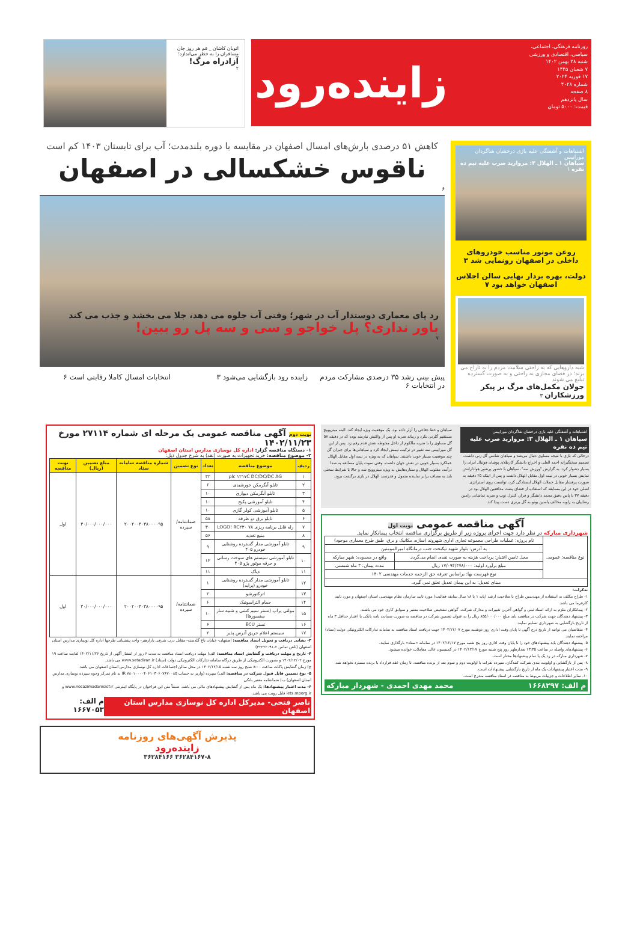روزنامه فرهنگی، اجتماعی،
سیاسی، اقتصادی و ورزشی
شنبه ۲۸ بهمن ۱۴۰۲
۷ شعبان ۱۴۴۵
۱۷ فوریه ۲۰۲۴
شماره ۴۰۲۸
۸ صفحه
سال پانزدهم
قیمت: ۵۰۰۰ تومان
زاینده‌رود
اتوبان کاشان _ قم هر روز جان مسافران را به خطر می‌اندازد؛
آزادراه مرگ!
۲
اشتباهات و آشفتگی علیه بازی درخشان شاگردان موراییس
سپاهان ۱ ـ الهلال ۳: مروارید صرب علیه تیم ده نفره ۱
روغن موتور مناسب خودروهای داخلی در اصفهان رونمایی شد ۳
دولت، بهره بردار نهایی سالن اجلاس اصفهان خواهد بود ۷
شبه داروهایی که به راحتی سلامت مردم را به تاراج می برند؛ در فضای مجازی به راحتی و به صورت گسترده تبلیغ می شوند
جولان مکمل‌های مرگ بر پیکر ورزشکاران ۳
کاهش ۵۱ درصدی بارش‌های امسال اصفهان در مقایسه با دوره بلندمدت؛ آب برای تابستان ۱۴۰۳ کم است
ناقوس خشکسالی در اصفهان
۶
رد پای معماری دوستدار آب در شهر؛ وقتی آب جلوه می دهد، جلا می بخشد و جذب می کند
باور نداری؟ پل خواجو و سی و سه پل رو ببین!
۷
پیش بینی رشد ۳۵ درصدی مشارکت مردم در انتخابات ۶
زاینده رود بازگشایی می‌شود ۳ انتخابات امسال کاملا رقابتی است ۶
اشتباهات و آشفتگی علیه بازی درخشان شاگردان موراییس
سپاهان ۱ ـ الهلال ۳: مروارید صرب علیه تیم ده نفره
درحالی که بازی با نتیجه مساوی دنبال می‌شد و سپاهان شانس گل زنی داشت، تصمیم سختگیرانه احمد العلی و اخراج دانشگر کارطلای پوشان فوتبال ایران را بسیار دشوار کرد. به گزارش "ورزش سه"، سپاهان با حضور پرشور هوادارانش نمایش بسیار خوبی در نیمه اول مقابل الهلال داشت و پس از اینکه ۲۵ دقیقه به صورت پرفشار مقابل حملات الهلال ایستادگی کرد، توانست روی استراتژی اصلی خود در این مسابقه که استفاده از فضای پشت مدافعین الهلال بود در دقیقه ۳۷ با پاس دقیق محمد دانشگر و فرار، کنترل توپ و ضربه تماشایی رامین رضاییان به زاویه مخالف یاسین بونو به گل برتری دست پیدا کند.
سپاهان و خط دفاعی را آزار داده بود، یک موقعیت ویژه ایجاد کند. البته میتروویچ مستقیم گلزنی نکرد و ریباند ضربه او پس از واکنش نیازمند بوده که در دقیقه ۵۷ گل مساوی را با ضربه مالکوم از داخل محوطه شش قدم رقم زد. پس از این گل موراییس سه تغییر در ترکیب تیمش ایجاد کرد و سپاهانی‌ها برای جبران گل چند موقعیت بسیار خوب داشتند. سپاهان که به ویژه در نیمه اول مقابل الهلال عملکرد بسیار خوبی در نقش جهان داشت، وقتی سوت پایان مسابقه به صدا درآمد، مغلوب الهلال و ستاره‌هایش به ویژه میتروویچ شد و حالا با شرایط سختی باید به مصاف برابر نماینده متمول و قدرتمند الهلال در بازی برگشت برود.
آگهی مناقصه عمومی نوبت اول
شهرداری مبارکه در نظر دارد جهت اجرای پروژه زیر از طریق برگزاری مناقصه انتخاب پیمانکار نماید.
| نوع مناقصه: عمومی | نام پروژه: عملیات طراحی مجموعه تجاری اداری شهروند (سازه، مکانیک و برق، طبق طرح معماری موجود) | |
| | به آدرس: بلوار شهید نیکبخت جنب درمانگاه امیرالمومنین | |
| | محل تامین اعتبار: پرداخت هزینه به صورت نقدی انجام می‌گردد. | واقع در محدوده: شهر مبارکه |
| | مبلغ برآورد اولیه: ۱۷/۰۹۴/۴۷۸/۰۰۰ ریال | مدت پیمان: ۳ ماه شمسی |
| | نوع فهرست بها: براساس تعرفه حق الزحمه خدمات مهندسی ۱۴۰۲ | |
| مبنای تعدیل: به این پیمان تعدیل تعلق نمی گیرد. | | |
تذکرات:
۱- طراح مکلف به استفاده از مهندسین طراح با صلاحیت ارشد (پایه ۱ با ۱۸ سال سابقه فعالیت) مورد تایید سازمان نظام مهندسی استان اصفهان و مورد تایید کارفرما می باشد.
۲- پیمانکاران ملزم به ارائه اسناد ثبتی و گواهی آخرین تغییرات و مدارک شرکت، گواهی تشخیص صلاحیت معتبر و سوابق کاری خود می باشند.
۳- پیشنهاد دهندگان جهت شرکت در مناقصه باید مبلغ ۸۵۵/۰۰۰/۰۰۰ ریال را به عنوان تضمین شرکت در مناقصه به صورت ضمانت نامه بانکی با اعتبار حداقل ۳ ماه از تاریخ بازگشایی به شهرداری تسلیم نمایند.
۴- متقاضیان می توانند از تاریخ درج آگهی تا پایان وقت اداری روز دوشنبه مورخ ۱۴۰۲/۱۲/۰۷ جهت دریافت اسناد مناقصه به سامانه تدارکات الکترونیکی دولت (ستاد) مراجعه نمایند.
۵- پیشنهاد دهندگان باید پیشنهادهای خود را تا پایان وقت اداری روز پنج شنبه مورخ ۱۴۰۲/۱۲/۱۷ در سامانه «ستاد» بارگذاری نمایند.
۶- پیشنهادهای واصله در ساعت ۱۳:۳۵ بعدازظهر روز پنج شنبه مورخ ۱۴۰۲/۱۲/۱۷ در کمیسیون عالی معاملات خوانده میشود.
۷- شهرداری مبارکه در رد یک یا تمام پیشنهادها مختار است.
۸- پس از بازگشایی و اولویت بندی شرکت کنندگان، سپرده نفرات با اولویت دوم و سوم بعد از برنده مناقصه، تا زمان عقد قرارداد با برنده مسترد نخواهد شد.
۹- مدت اعتبار پیشنهادات یک ماه از تاریخ بازگشایی پیشنهادات است.
۱۰- سایر اطلاعات و جزییات مربوط به مناقصه در اسناد مناقصه مندرج است.
م الف: ۱۶۶۸۲۹۷ محمد مهدی احمدی - شهردار مبارکه
نوبت دوم آگهی مناقصه عمومی یک مرحله ای شماره ۲۷۱۱۴ مورخ ۱۴۰۲/۱۱/۲۳
۱- دستگاه مناقصه گزار: اداره کل نوسازی مدارس استان اصفهان
۲- موضوع مناقصه: خرید تجهیزات به صورت (نقد) به شرح جدول ذیل:
| ردیف | موضوع مناقصه | تعداد | نوع تضمین | شماره مناقصه سامانه ستاد | مبلغ تضمین (ریال) | نوبت مناقصه |
| --- | --- | --- | --- | --- | --- | --- |
| ۱ | plc ۱۲۱۷C DC/DC/DC AG | ۳۲ | ضمانتنامه/ سپرده | ۲۰۰۲۰۰۴۰۳۸۰۰۰۰۹۵ | ۳۰/۰۰۰/۰۰۰/۰۰۰ | اول |
| ۲ | تابلو آبگرمکن خورشیدی | ۶ | | | | |
| ۳ | تابلو آبگرمکن دیواری | ۱۰ | | | | |
| ۴ | تابلو آموزشی پکیج | ۱۰ | | | | |
| ۵ | تابلو آموزشی کولر گازی | ۱۰ | | | | |
| ۶ | تابلو برق دو طرفه | ۵۸ | | | | |
| ۷ | رله قابل برنامه ریزی LOGO! RC۲۳۰ ۷۸ | ۳۰ | | | | |
| ۸ | منبع تغذیه | ۵۶ | | | | |
| ۹ | تابلو آموزشی مدار گسترده روشنایی خودرو ۴۰۵ | ۹ | | | | |
| ۱۰ | تابلو آموزشی سیستم های سوخت رسانی و جرقه موتور پژو ۴۰۵ | ۱۳ | | | | |
| ۱۱ | دیاک | ۱۱ | | | | |
| ۱۲ | تابلو آموزشی مدار گسترده روشنایی خودرو (پراید) | ۱ | ضمانتنامه/ سپرده | ۲۰۰۲۰۰۴۰۳۸۰۰۰۰۹۵ | ۳۰/۰۰۰/۰۰۰/۰۰۰ | اول |
| ۱۳ | اتزکتورشو | ۲ | | | | |
| ۱۴ | حمام التراسونیک | ۶ | | | | |
| ۱۵ | مولتی پراپ (تستر سیم کشی و شبیه ساز سنسورها) | ۱۰ | | | | |
| ۱۶ | تستر ECU | ۶ | | | | |
| ۱۷ | سیستم اعلام حریق آدرس پذیر | ۲ | | | | |
۳- نشانی دریافت و تحویل اسناد مناقصه: اصفهان- خیابان باغ گلدسته- مقابل درب شرقی بازارهنر- واحد پشتیبانی طرحها اداره کل نوسازی مدارس استان اصفهان (تلفن تماس ۲-۳۲۲۲۲۰۹۱)
۴- تاریخ و مهلت دریافت و گشایش اسناد مناقصه: الف) مهلت دریافت اسناد مناقصه به مدت ۶ روز از انتشار آگهی از تاریخ ۱۴۰۲/۱۱/۲۶ لغایت ساعت ۱۹ مورخ ۱۴۰۲/۱۲/۰۲ و بصورت الکترونیکی از طریق درگاه سامانه تدارکات الکترونیکی دولت (ستاد) www.setadiran.ir می باشد.
ج) زمان گشایش پاکات ساعت ۸:۰۰ صبح روز سه شنبه ۱۴۰۲/۱۲/۱۵ در محل سالن اجتماعات اداره کل نوسازی مدارس استان اصفهان می باشد.
۵- نوع تضمین قابل قبول شرکت در مناقصه: الف) سپرده (واریز به حساب IR ۷۸۰۱۰۰۰۰۴۰۶۱۰۳۰۶۰۷۶۷۰۰۸۵ به نام تمرکز وجوه سپرده نوسازی مدارس استان اصفهان) ب) ضمانتنامه معتبر بانکی
۶- مدت اعتبار پیشنهادها: یک ماه پس از گشایش پیشنهادهای مالی می باشد. ضمناً متن این فراخوان در پایگاه اینترنتی www.nosazimadaresisf.ir و iets.mporg.ir قابل رویت می باشد.
ناصر فتحی- مدیرکل اداره کل نوسازی مدارس استان اصفهان م الف: ۱۶۶۷۰۵۳
پذیرش آگهی‌های روزنامه
زاینده‌رود
۳۶۲۸۴۱۶۷-۸ ۳۶۲۸۴۱۶۶